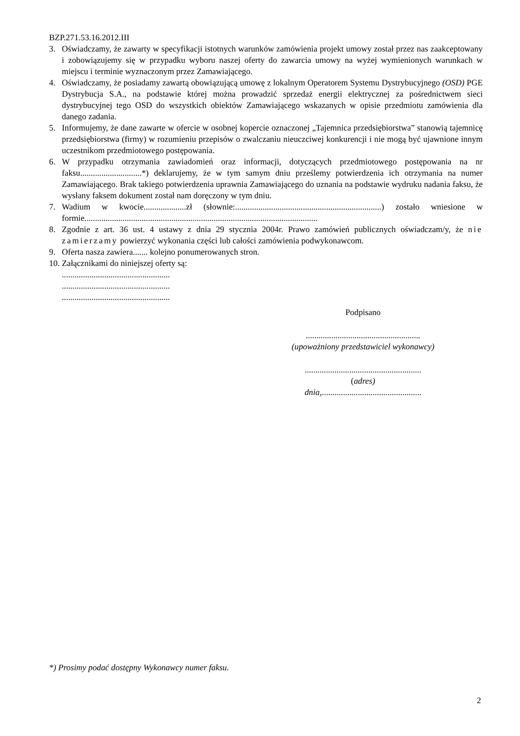BZP.271.53.16.2012.III
3. Oświadczamy, że zawarty w specyfikacji istotnych warunków zamówienia projekt umowy został przez nas zaakceptowany i zobowiązujemy się w przypadku wyboru naszej oferty do zawarcia umowy na wyżej wymienionych warunkach w miejscu i terminie wyznaczonym przez Zamawiającego.
4. Oświadczamy, że posiadamy zawartą obowiązującą umowę z lokalnym Operatorem Systemu Dystrybucyjnego (OSD) PGE Dystrybucja S.A., na podstawie której można prowadzić sprzedaż energii elektrycznej za pośrednictwem sieci dystrybucyjnej tego OSD do wszystkich obiektów Zamawiającego wskazanych w opisie przedmiotu zamówienia dla danego zadania.
5. Informujemy, że dane zawarte w ofercie w osobnej kopercie oznaczonej „Tajemnica przedsiębiorstwa” stanowią tajemnicę przedsiębiorstwa (firmy) w rozumieniu przepisów o zwalczaniu nieuczciwej konkurencji i nie mogą być ujawnione innym uczestnikom przedmiotowego postępowania.
6. W przypadku otrzymania zawiadomień oraz informacji, dotyczących przedmiotowego postępowania na nr faksu.............................*) deklarujemy, że w tym samym dniu prześlemy potwierdzenia ich otrzymania na numer Zamawiającego. Brak takiego potwierdzenia uprawnia Zamawiającego do uznania na podstawie wydruku nadania faksu, że wysłany faksem dokument został nam doręczony w tym dniu.
7. Wadium w kwocie....................zł (słownie:.....................................................................) zostało wniesione w formie..............................................................................................................
8. Zgodnie z art. 36 ust. 4 ustawy z dnia 29 stycznia 2004r. Prawo zamówień publicznych oświadczam/y, że nie zamierzamy powierzyć wykonania części lub całości zamówienia podwykonawcom.
9. Oferta nasza zawiera....... kolejno ponumerowanych stron.
10. Załącznikami do niniejszej oferty są:
...................................................
...................................................
...................................................
Podpisano
......................................................
(upoważniony przedstawiciel wykonawcy)
.......................................................
(adres)
dnia,...............................................
*) Prosimy podać dostępny Wykonawcy numer faksu.
2